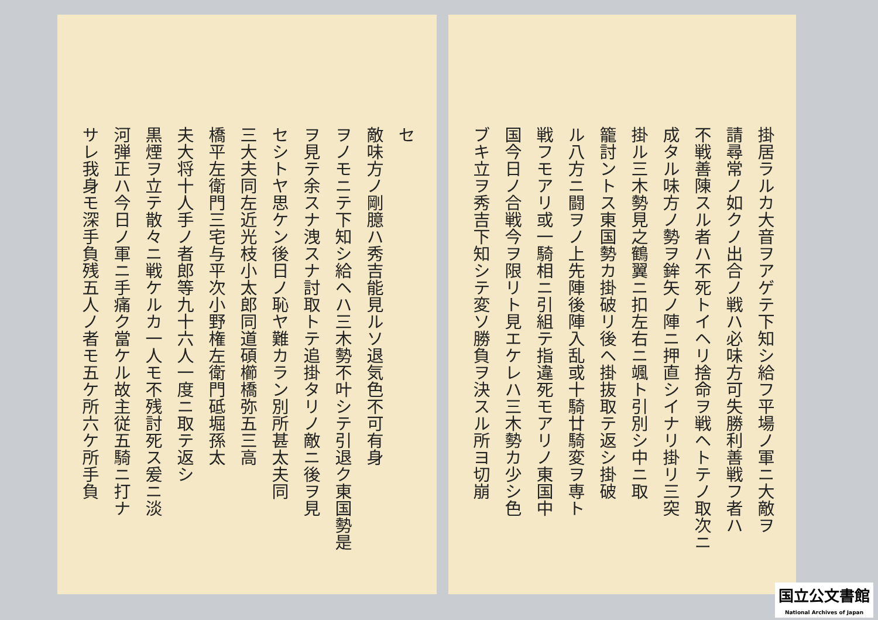掛居ラルカ大音ヲアゲテ下知シ給フ平場ノ軍ニ大敵ヲ
請尋常ノ如クノ出合ノ戦ハ必味方可失勝利善戦フ者ハ
不戦善陳スル者ハ不死トイヘリ捨命ヲ戦ヘトテノ取次ニ
成タル味方ノ勢ヲ鉾矢ノ陣ニ押直シイナリ掛リ三突
掛ル三木勢見之鶴翼ニ扣左右ニ颯ト引別シ中ニ取
籠討ントス東国勢カ掛破リ後ヘ掛抜取テ返シ掛破
ル八方ニ闘ヲノ上先陣後陣入乱或十騎廿騎変ヲ専ト
戦フモアリ或一騎相ニ引組テ指違死モアリノ東国中
国今日ノ合戦今ヲ限リト見エケレハ三木勢カ少シ色
ブキ立ヲ秀吉下知シテ変ソ勝負ヲ決スル所ヨ切崩
セ
敵味方ノ剛臆ハ秀吉能見ルソ退気色不可有身
ヲノモニテ下知シ給ヘハ三木勢不叶シテ引退ク東国勢是
ヲ見テ余スナ洩スナ討取トテ追掛タリノ敵ニ後ヲ見
セシトヤ思ケン後日ノ恥ヤ難カラン別所甚太夫同
三大夫同左近光枝小太郎同道碩櫛橋弥五三高
橋平左衛門三宅与平次小野権左衛門砥堀孫太
夫大将十人手ノ者郎等九十六人一度ニ取テ返シ
黒煙ヲ立テ散々ニ戦ケルカ一人モ不残討死ス爰ニ淡
河弾正ハ今日ノ軍ニ手痛ク當ケル故主従五騎ニ打ナ
サレ我身モ深手負残五人ノ者モ五ケ所六ケ所手負
国立公文書館
National Archives of Japan